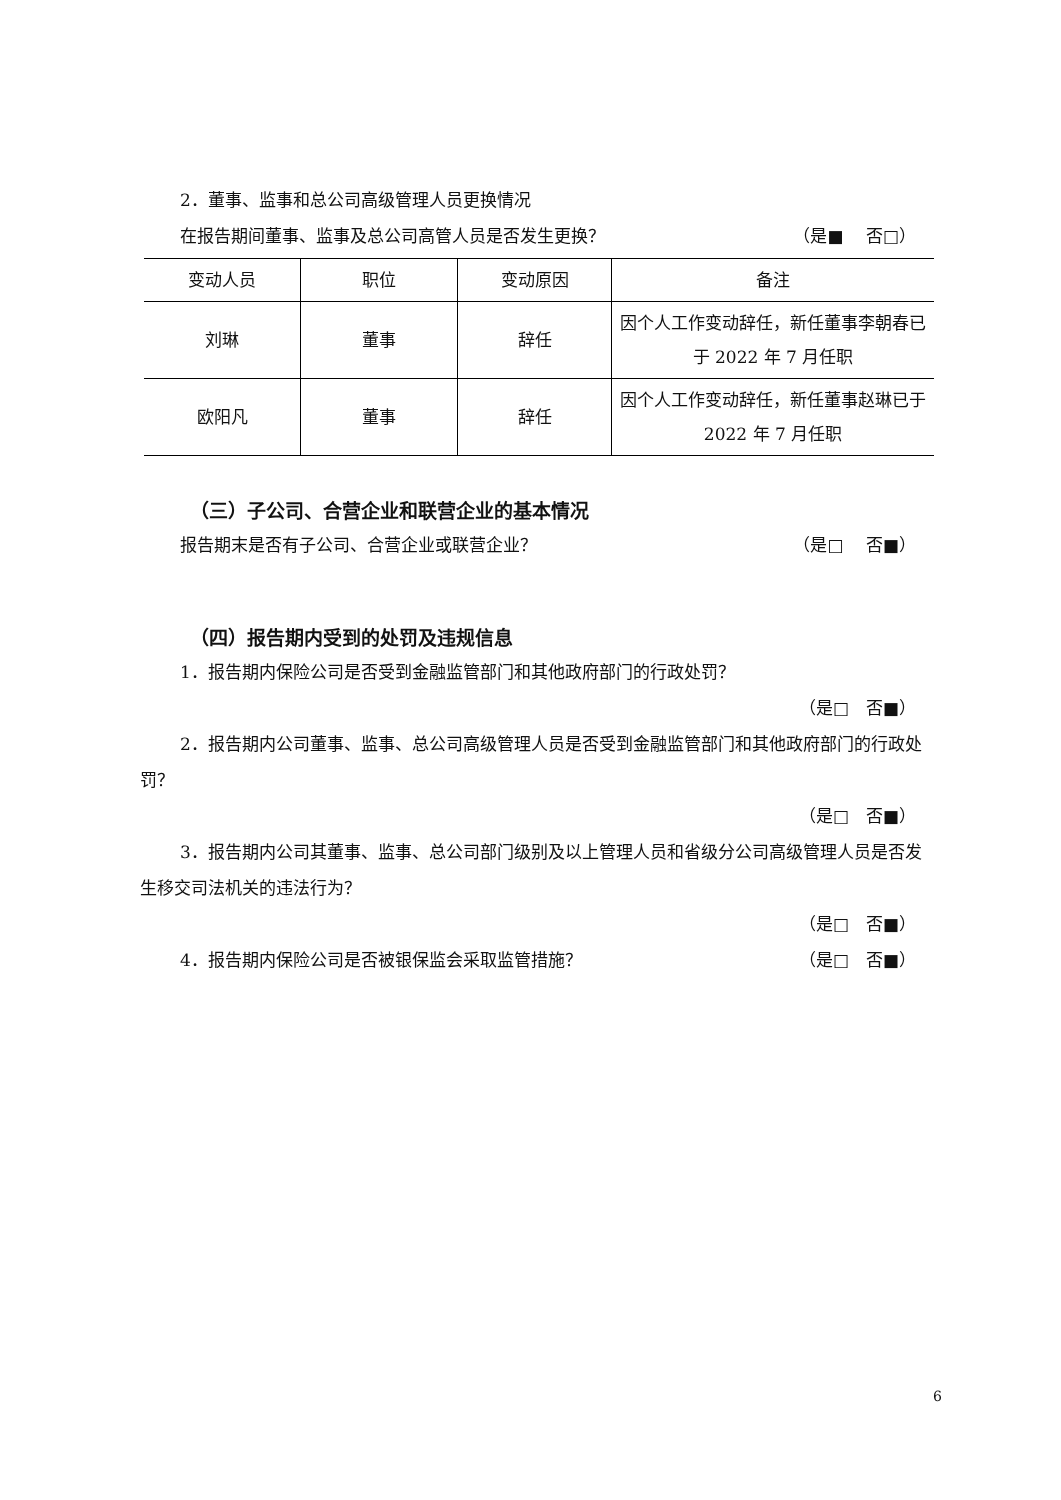2．董事、监事和总公司高级管理人员更换情况
在报告期间董事、监事及总公司高管人员是否发生更换？
（是■　 否□）
| 变动人员 | 职位 | 变动原因 | 备注 |
| --- | --- | --- | --- |
| 刘琳 | 董事 | 辞任 | 因个人工作变动辞任，新任董事李朝春已于 2022 年 7 月任职 |
| 欧阳凡 | 董事 | 辞任 | 因个人工作变动辞任，新任董事赵琳已于 2022 年 7 月任职 |
（三）子公司、合营企业和联营企业的基本情况
报告期末是否有子公司、合营企业或联营企业？
（是□　 否■）
（四）报告期内受到的处罚及违规信息
1．报告期内保险公司是否受到金融监管部门和其他政府部门的行政处罚？
（是□　否■）
2．报告期内公司董事、监事、总公司高级管理人员是否受到金融监管部门和其他政府部门的行政处罚？
（是□　否■）
3．报告期内公司其董事、监事、总公司部门级别及以上管理人员和省级分公司高级管理人员是否发生移交司法机关的违法行为？
（是□　否■）
4．报告期内保险公司是否被银保监会采取监管措施？
（是□　否■）
6